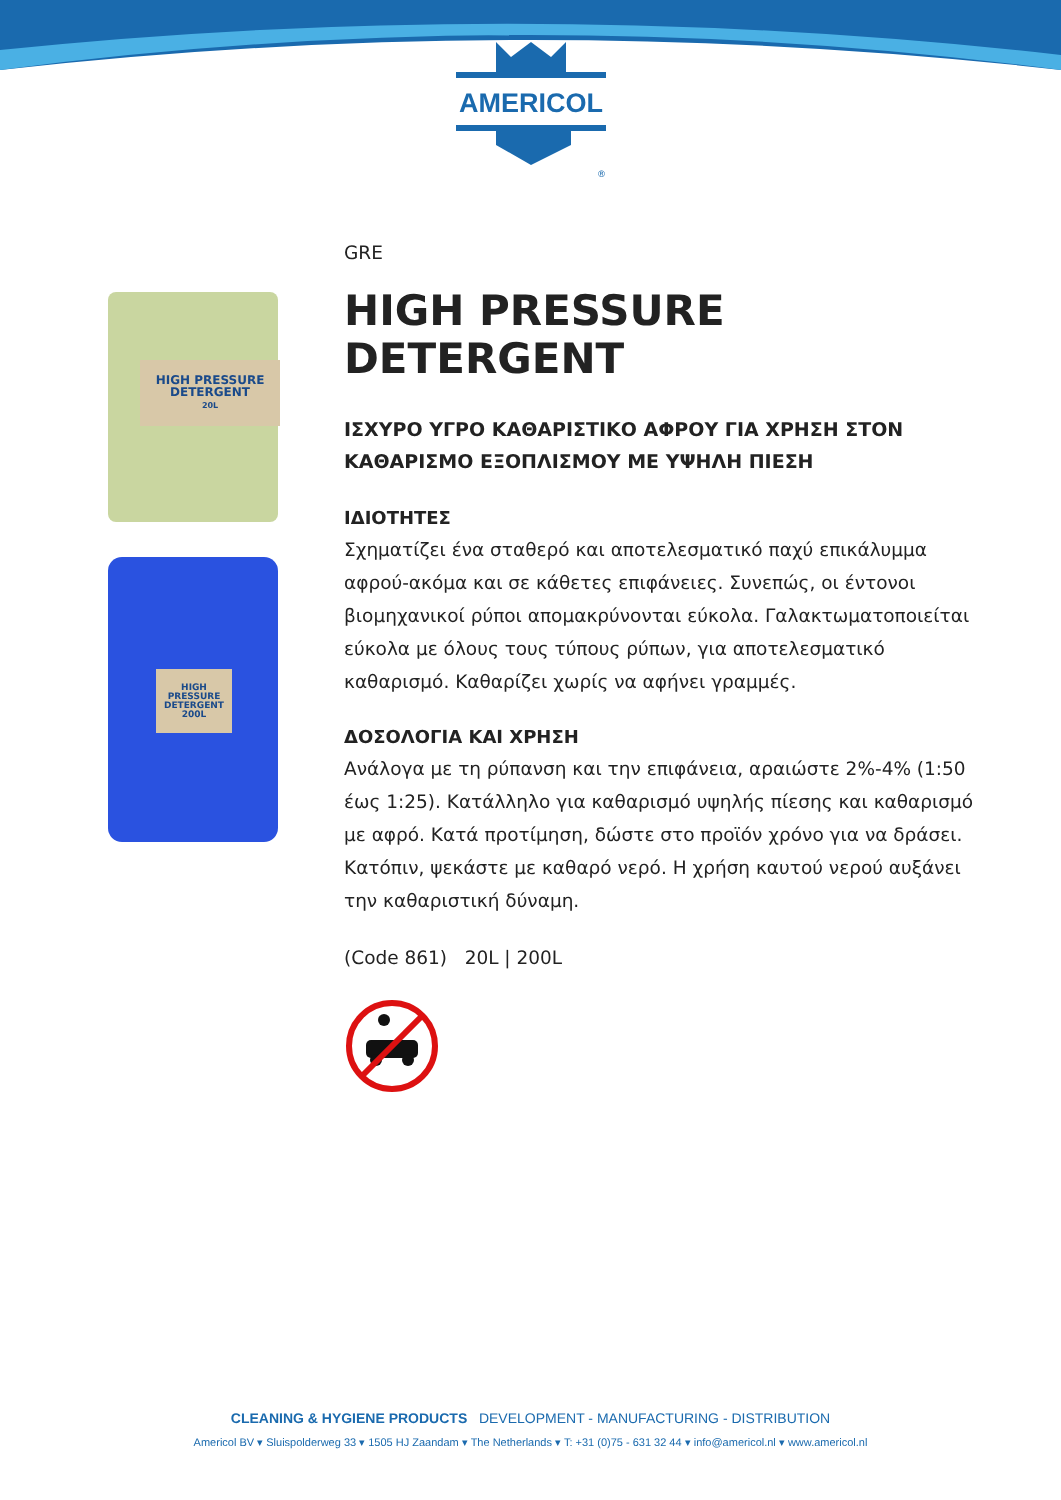AMERICOL
®
HIGH PRESSURE
DETERGENT
20L
HIGH PRESSURE
DETERGENT
200L
GRE
HIGH PRESSURE DETERGENT
ΙΣΧΥΡΟ ΥΓΡΟ ΚΑΘΑΡΙΣΤΙΚΟ ΑΦΡΟΥ ΓΙΑ ΧΡΗΣΗ ΣΤΟΝ ΚΑΘΑΡΙΣΜΟ ΕΞΟΠΛΙΣΜΟΥ ΜΕ ΥΨΗΛΗ ΠΙΕΣΗ
ΙΔΙΟΤΗΤΕΣ
Σχηματίζει ένα σταθερό και αποτελεσματικό παχύ επικάλυμμα αφρού-ακόμα και σε κάθετες επιφάνειες. Συνεπώς, οι έντονοι βιομηχανικοί ρύποι απομακρύνονται εύκολα. Γαλακτωματοποιείται εύκολα με όλους τους τύπους ρύπων, για αποτελεσματικό καθαρισμό. Καθαρίζει χωρίς να αφήνει γραμμές.
ΔΟΣΟΛΟΓΙΑ ΚΑΙ ΧΡΗΣΗ
Ανάλογα με τη ρύπανση και την επιφάνεια, αραιώστε 2%-4% (1:50 έως 1:25). Κατάλληλο για καθαρισμό υψηλής πίεσης και καθαρισμό με αφρό. Κατά προτίμηση, δώστε στο προϊόν χρόνο για να δράσει. Κατόπιν, ψεκάστε με καθαρό νερό. Η χρήση καυτού νερού αυξάνει την καθαριστική δύναμη.
(Code 861) 20L | 200L
CLEANING & HYGIENE PRODUCTS DEVELOPMENT - MANUFACTURING - DISTRIBUTION
Americol BV ▾ Sluispolderweg 33 ▾ 1505 HJ Zaandam ▾ The Netherlands ▾ T: +31 (0)75 - 631 32 44 ▾ info@americol.nl ▾ www.americol.nl